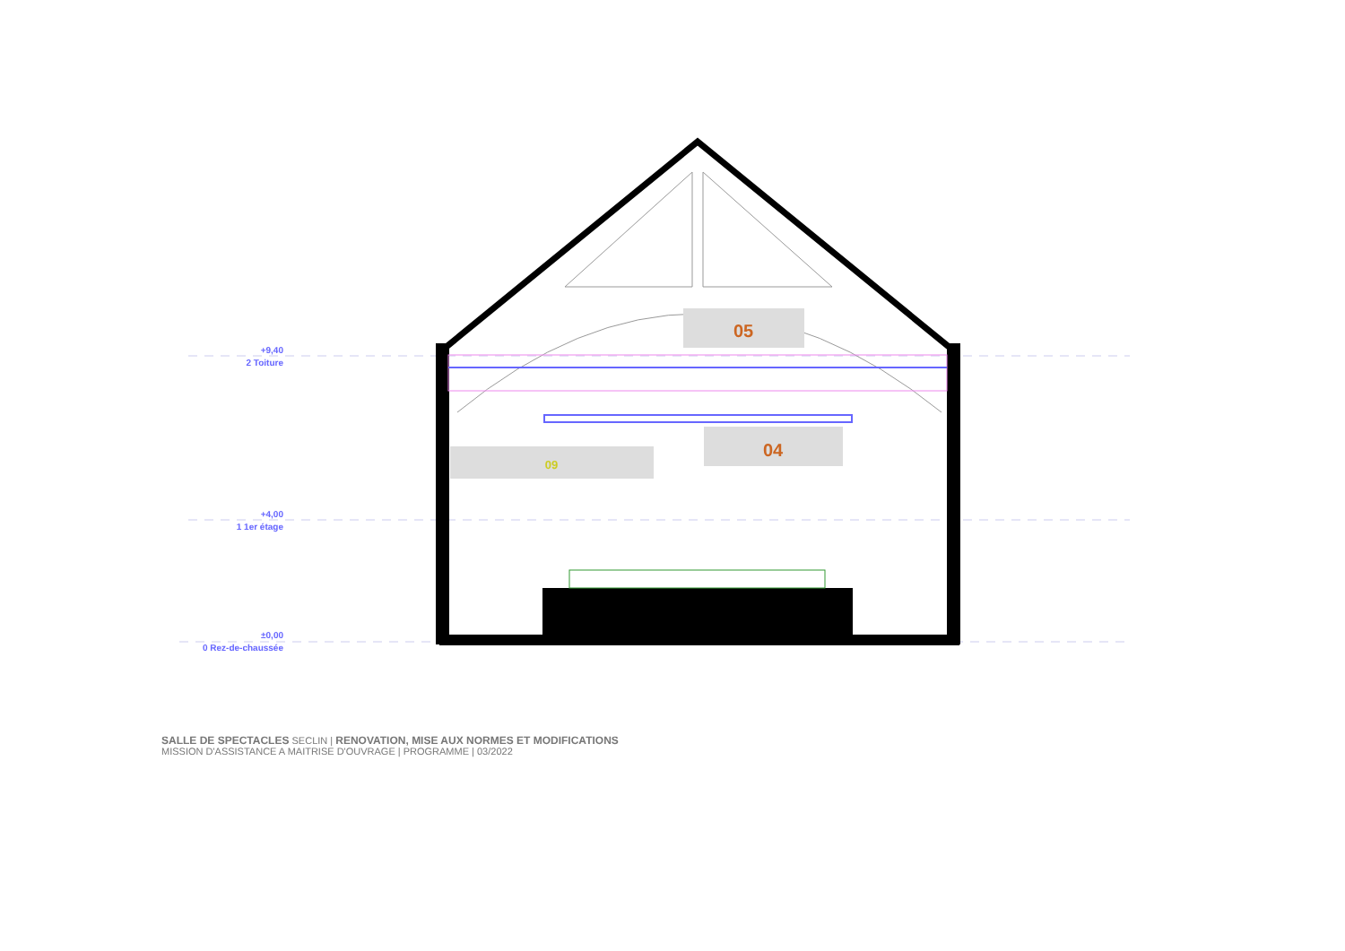+9,40
2 Toiture
+4,00
1 1er étage
±0,00
0 Rez-de-chaussée
05
04
09
SALLE DE SPECTACLES SECLIN | RENOVATION, MISE AUX NORMES ET MODIFICATIONS
MISSION D'ASSISTANCE A MAITRISE D'OUVRAGE | PROGRAMME | 03/2022